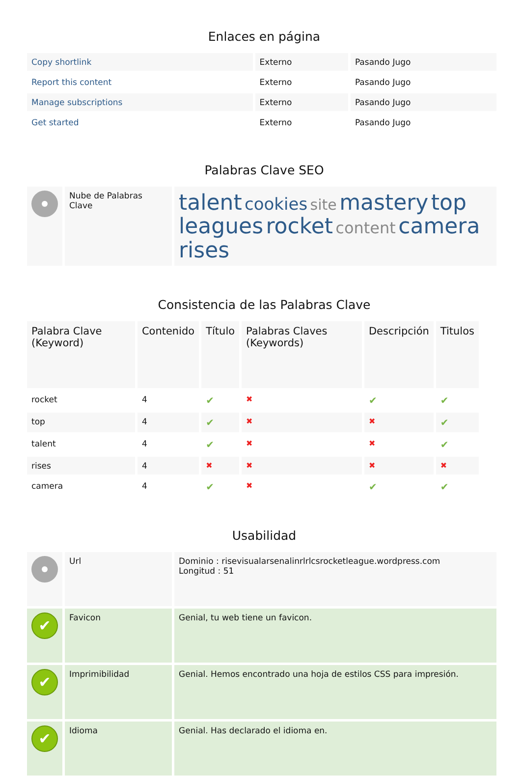Enlaces en página
| Copy shortlink | Externo | Pasando Jugo |
| Report this content | Externo | Pasando Jugo |
| Manage subscriptions | Externo | Pasando Jugo |
| Get started | Externo | Pasando Jugo |
Palabras Clave SEO
| | Nube de Palabras Clave | talent cookies site mastery top leagues rocket content camera rises |
Consistencia de las Palabras Clave
| Palabra Clave (Keyword) | Contenido | Título | Palabras Claves (Keywords) | Descripción | Titulos |
| --- | --- | --- | --- | --- | --- |
| rocket | 4 | ✔ | ✖ | ✔ | ✔ |
| top | 4 | ✔ | ✖ | ✖ | ✔ |
| talent | 4 | ✔ | ✖ | ✖ | ✔ |
| rises | 4 | ✖ | ✖ | ✖ | ✖ |
| camera | 4 | ✔ | ✖ | ✔ | ✔ |
Usabilidad
| | Url | Dominio : risevisualarsenalinrlrlcsrocketleague.wordpress.com Longitud : 51 |
| ✔ | Favicon | Genial, tu web tiene un favicon. |
| ✔ | Imprimibilidad | Genial. Hemos encontrado una hoja de estilos CSS para impresión. |
| ✔ | Idioma | Genial. Has declarado el idioma en. |